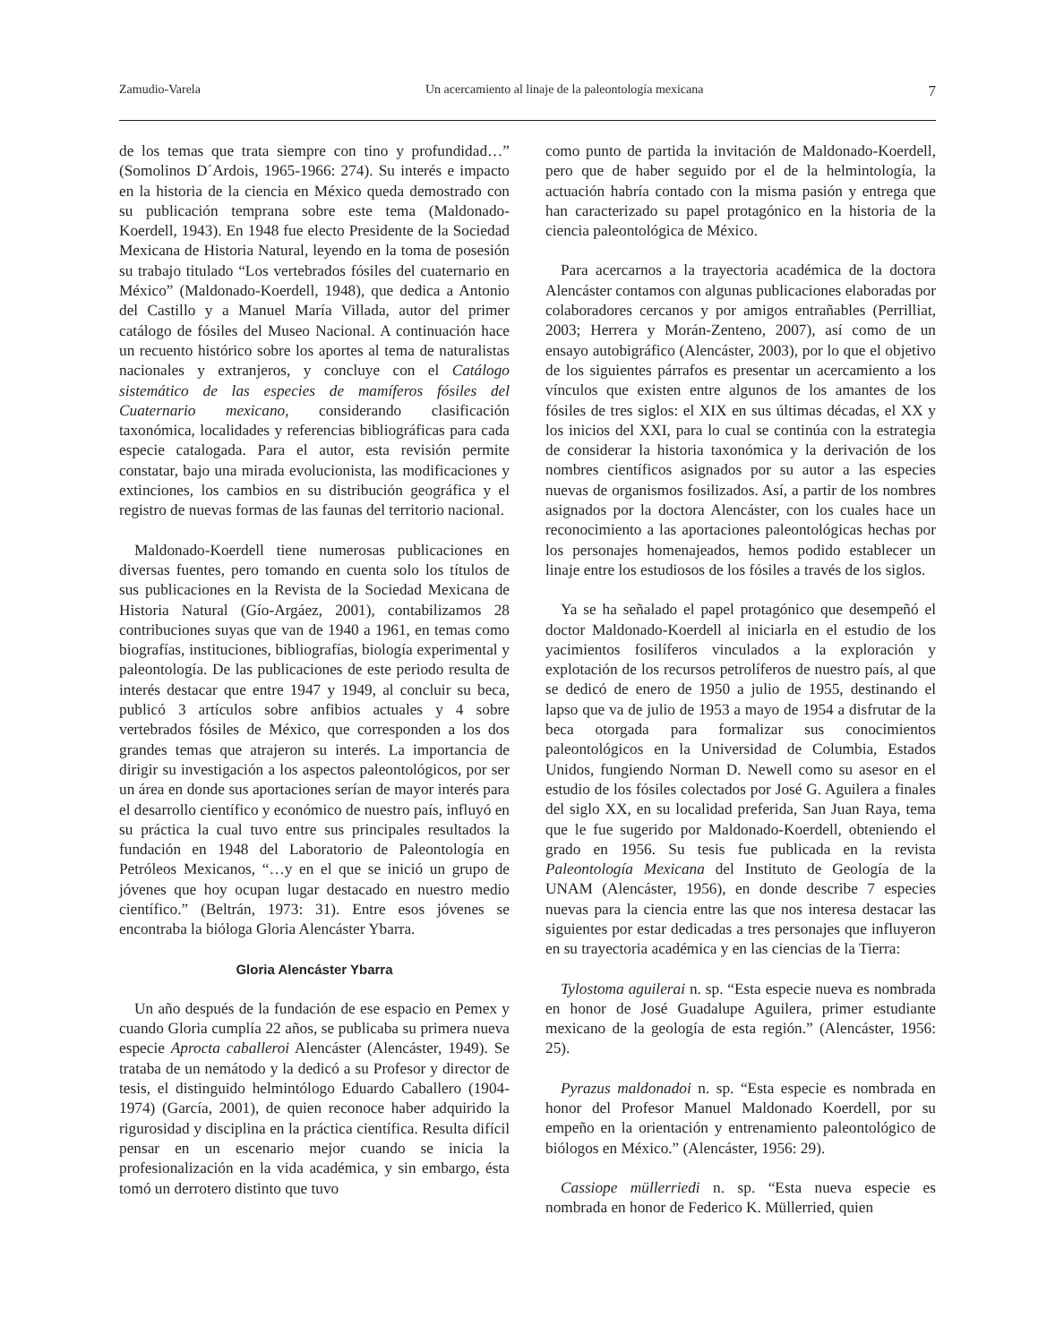Zamudio-Varela Un acercamiento al linaje de la paleontología mexicana 7
de los temas que trata siempre con tino y profundidad…” (Somolinos D´Ardois, 1965-1966: 274). Su interés e impacto en la historia de la ciencia en México queda demostrado con su publicación temprana sobre este tema (Maldonado-Koerdell, 1943). En 1948 fue electo Presidente de la Sociedad Mexicana de Historia Natural, leyendo en la toma de posesión su trabajo titulado “Los vertebrados fósiles del cuaternario en México” (Maldonado-Koerdell, 1948), que dedica a Antonio del Castillo y a Manuel María Villada, autor del primer catálogo de fósiles del Museo Nacional. A continuación hace un recuento histórico sobre los aportes al tema de naturalistas nacionales y extranjeros, y concluye con el Catálogo sistemático de las especies de mamíferos fósiles del Cuaternario mexicano, considerando clasificación taxonómica, localidades y referencias bibliográficas para cada especie catalogada. Para el autor, esta revisión permite constatar, bajo una mirada evolucionista, las modificaciones y extinciones, los cambios en su distribución geográfica y el registro de nuevas formas de las faunas del territorio nacional.
Maldonado-Koerdell tiene numerosas publicaciones en diversas fuentes, pero tomando en cuenta solo los títulos de sus publicaciones en la Revista de la Sociedad Mexicana de Historia Natural (Gío-Argáez, 2001), contabilizamos 28 contribuciones suyas que van de 1940 a 1961, en temas como biografías, instituciones, bibliografías, biología experimental y paleontología. De las publicaciones de este periodo resulta de interés destacar que entre 1947 y 1949, al concluir su beca, publicó 3 artículos sobre anfibios actuales y 4 sobre vertebrados fósiles de México, que corresponden a los dos grandes temas que atrajeron su interés. La importancia de dirigir su investigación a los aspectos paleontológicos, por ser un área en donde sus aportaciones serían de mayor interés para el desarrollo científico y económico de nuestro país, influyó en su práctica la cual tuvo entre sus principales resultados la fundación en 1948 del Laboratorio de Paleontología en Petróleos Mexicanos, “…y en el que se inició un grupo de jóvenes que hoy ocupan lugar destacado en nuestro medio científico.” (Beltrán, 1973: 31). Entre esos jóvenes se encontraba la bióloga Gloria Alencáster Ybarra.
Gloria Alencáster Ybarra
Un año después de la fundación de ese espacio en Pemex y cuando Gloria cumplía 22 años, se publicaba su primera nueva especie Aprocta caballeroi Alencáster (Alencáster, 1949). Se trataba de un nemátodo y la dedicó a su Profesor y director de tesis, el distinguido helmintólogo Eduardo Caballero (1904-1974) (García, 2001), de quien reconoce haber adquirido la rigurosidad y disciplina en la práctica científica. Resulta difícil pensar en un escenario mejor cuando se inicia la profesionalización en la vida académica, y sin embargo, ésta tomó un derrotero distinto que tuvo
como punto de partida la invitación de Maldonado-Koerdell, pero que de haber seguido por el de la helmintología, la actuación habría contado con la misma pasión y entrega que han caracterizado su papel protagónico en la historia de la ciencia paleontológica de México.
Para acercarnos a la trayectoria académica de la doctora Alencáster contamos con algunas publicaciones elaboradas por colaboradores cercanos y por amigos entrañables (Perrilliat, 2003; Herrera y Morán-Zenteno, 2007), así como de un ensayo autobigráfico (Alencáster, 2003), por lo que el objetivo de los siguientes párrafos es presentar un acercamiento a los vínculos que existen entre algunos de los amantes de los fósiles de tres siglos: el XIX en sus últimas décadas, el XX y los inicios del XXI, para lo cual se continúa con la estrategia de considerar la historia taxonómica y la derivación de los nombres científicos asignados por su autor a las especies nuevas de organismos fosilizados. Así, a partir de los nombres asignados por la doctora Alencáster, con los cuales hace un reconocimiento a las aportaciones paleontológicas hechas por los personajes homenajeados, hemos podido establecer un linaje entre los estudiosos de los fósiles a través de los siglos.
Ya se ha señalado el papel protagónico que desempeñó el doctor Maldonado-Koerdell al iniciarla en el estudio de los yacimientos fosilíferos vinculados a la exploración y explotación de los recursos petrolíferos de nuestro país, al que se dedicó de enero de 1950 a julio de 1955, destinando el lapso que va de julio de 1953 a mayo de 1954 a disfrutar de la beca otorgada para formalizar sus conocimientos paleontológicos en la Universidad de Columbia, Estados Unidos, fungiendo Norman D. Newell como su asesor en el estudio de los fósiles colectados por José G. Aguilera a finales del siglo XX, en su localidad preferida, San Juan Raya, tema que le fue sugerido por Maldonado-Koerdell, obteniendo el grado en 1956. Su tesis fue publicada en la revista Paleontología Mexicana del Instituto de Geología de la UNAM (Alencáster, 1956), en donde describe 7 especies nuevas para la ciencia entre las que nos interesa destacar las siguientes por estar dedicadas a tres personajes que influyeron en su trayectoria académica y en las ciencias de la Tierra:
Tylostoma aguilerai n. sp. “Esta especie nueva es nombrada en honor de José Guadalupe Aguilera, primer estudiante mexicano de la geología de esta región.” (Alencáster, 1956: 25).
Pyrazus maldonadoi n. sp. “Esta especie es nombrada en honor del Profesor Manuel Maldonado Koerdell, por su empeño en la orientación y entrenamiento paleontológico de biólogos en México.” (Alencáster, 1956: 29).
Cassiope müllerriedi n. sp. “Esta nueva especie es nombrada en honor de Federico K. Müllerried, quien